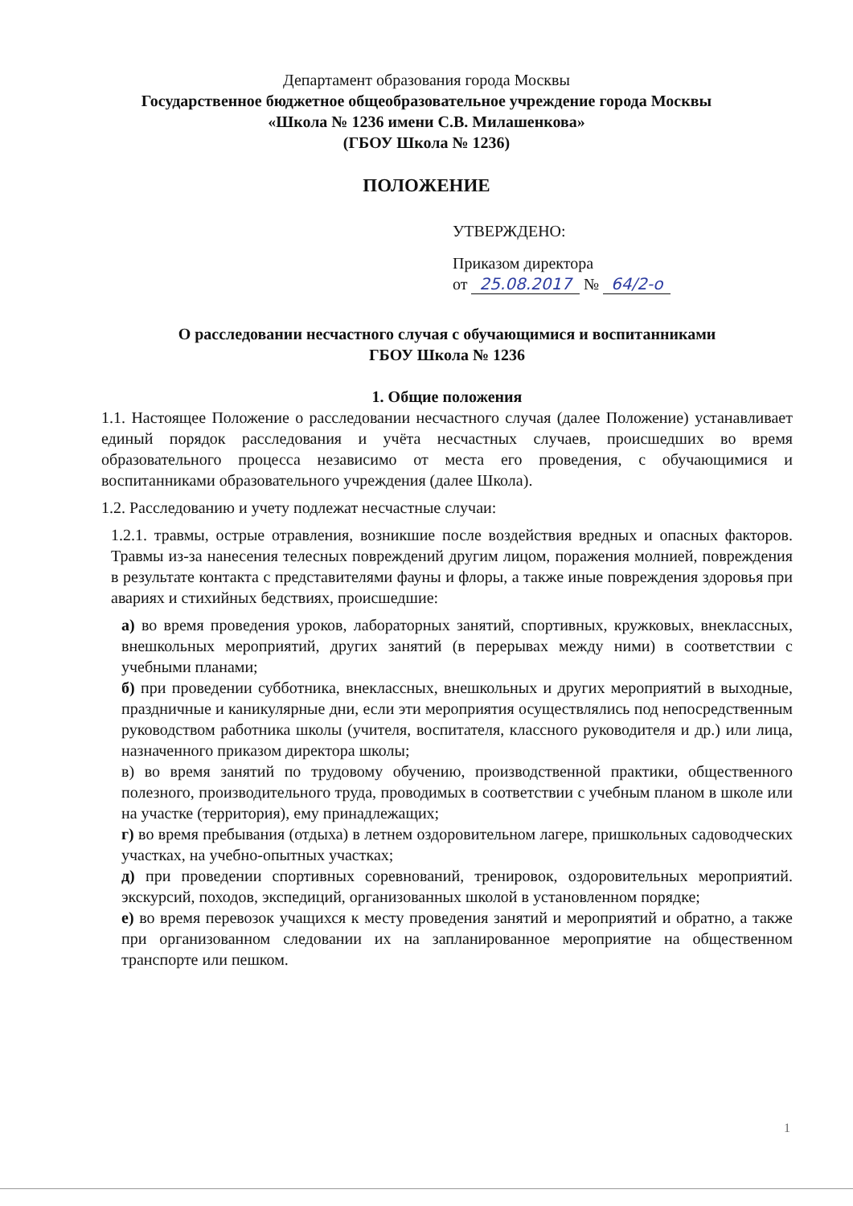Департамент образования города Москвы
Государственное бюджетное общеобразовательное учреждение города Москвы
«Школа № 1236 имени С.В. Милашенкова»
(ГБОУ Школа № 1236)
ПОЛОЖЕНИЕ
УТВЕРЖДЕНО:
Приказом директора
от 25.08.2017 № 64/2-о
О расследовании несчастного случая с обучающимися и воспитанниками
ГБОУ Школа № 1236
1. Общие положения
1.1. Настоящее Положение о расследовании несчастного случая (далее Положение) устанавливает единый порядок расследования и учёта несчастных случаев, происшедших во время образовательного процесса независимо от места его проведения, с обучающимися и воспитанниками образовательного учреждения (далее Школа).
1.2. Расследованию и учету подлежат несчастные случаи:
1.2.1. травмы, острые отравления, возникшие после воздействия вредных и опасных факторов. Травмы из-за нанесения телесных повреждений другим лицом, поражения молнией, повреждения в результате контакта с представителями фауны и флоры, а также иные повреждения здоровья при авариях и стихийных бедствиях, происшедшие:
а) во время проведения уроков, лабораторных занятий, спортивных, кружковых, внеклассных, внешкольных мероприятий, других занятий (в перерывах между ними) в соответствии с учебными планами;
б) при проведении субботника, внеклассных, внешкольных и других мероприятий в выходные, праздничные и каникулярные дни, если эти мероприятия осуществлялись под непосредственным руководством работника школы (учителя, воспитателя, классного руководителя и др.) или лица, назначенного приказом директора школы;
в) во время занятий по трудовому обучению, производственной практики, общественного полезного, производительного труда, проводимых в соответствии с учебным планом в школе или на участке (территория), ему принадлежащих;
г) во время пребывания (отдыха) в летнем оздоровительном лагере, пришкольных садоводческих участках, на учебно-опытных участках;
д) при проведении спортивных соревнований, тренировок, оздоровительных мероприятий. экскурсий, походов, экспедиций, организованных школой в установленном порядке;
е) во время перевозок учащихся к месту проведения занятий и мероприятий и обратно, а также при организованном следовании их на запланированное мероприятие на общественном транспорте или пешком.
1